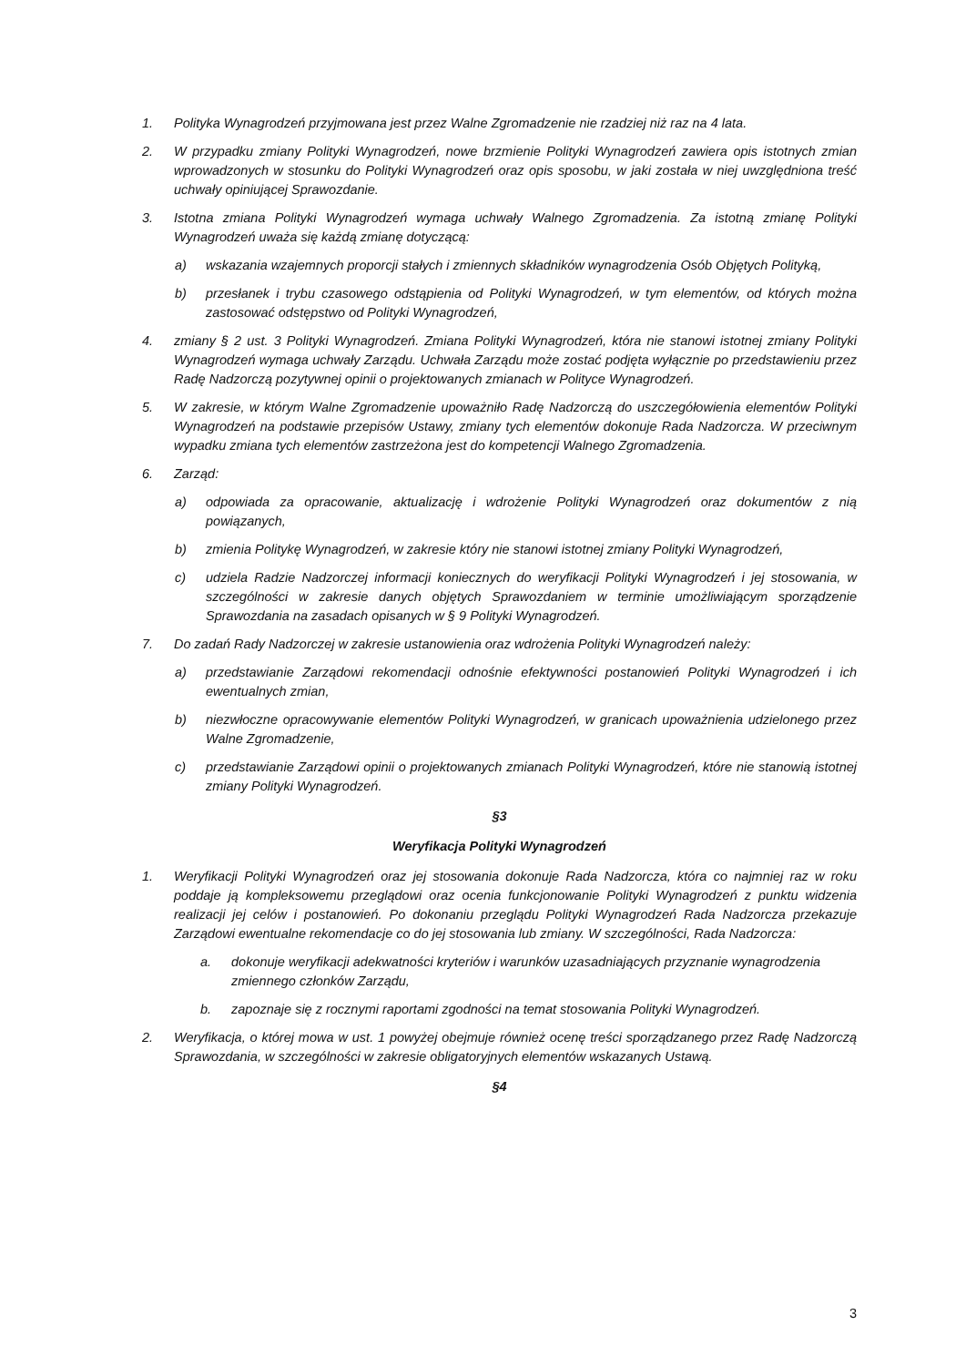1. Polityka Wynagrodzeń przyjmowana jest przez Walne Zgromadzenie nie rzadziej niż raz na 4 lata.
2. W przypadku zmiany Polityki Wynagrodzeń, nowe brzmienie Polityki Wynagrodzeń zawiera opis istotnych zmian wprowadzonych w stosunku do Polityki Wynagrodzeń oraz opis sposobu, w jaki została w niej uwzględniona treść uchwały opiniującej Sprawozdanie.
3. Istotna zmiana Polityki Wynagrodzeń wymaga uchwały Walnego Zgromadzenia. Za istotną zmianę Polityki Wynagrodzeń uważa się każdą zmianę dotyczącą:
a) wskazania wzajemnych proporcji stałych i zmiennych składników wynagrodzenia Osób Objętych Polityką,
b) przesłanek i trybu czasowego odstąpienia od Polityki Wynagrodzeń, w tym elementów, od których można zastosować odstępstwo od Polityki Wynagrodzeń,
4. zmiany § 2 ust. 3 Polityki Wynagrodzeń. Zmiana Polityki Wynagrodzeń, która nie stanowi istotnej zmiany Polityki Wynagrodzeń wymaga uchwały Zarządu. Uchwała Zarządu może zostać podjęta wyłącznie po przedstawieniu przez Radę Nadzorczą pozytywnej opinii o projektowanych zmianach w Polityce Wynagrodzeń.
5. W zakresie, w którym Walne Zgromadzenie upoważniło Radę Nadzorczą do uszczegółowienia elementów Polityki Wynagrodzeń na podstawie przepisów Ustawy, zmiany tych elementów dokonuje Rada Nadzorcza. W przeciwnym wypadku zmiana tych elementów zastrzeżona jest do kompetencji Walnego Zgromadzenia.
6. Zarząd:
a) odpowiada za opracowanie, aktualizację i wdrożenie Polityki Wynagrodzeń oraz dokumentów z nią powiązanych,
b) zmienia Politykę Wynagrodzeń, w zakresie który nie stanowi istotnej zmiany Polityki Wynagrodzeń,
c) udziela Radzie Nadzorczej informacji koniecznych do weryfikacji Polityki Wynagrodzeń i jej stosowania, w szczególności w zakresie danych objętych Sprawozdaniem w terminie umożliwiającym sporządzenie Sprawozdania na zasadach opisanych w § 9 Polityki Wynagrodzeń.
7. Do zadań Rady Nadzorczej w zakresie ustanowienia oraz wdrożenia Polityki Wynagrodzeń należy:
a) przedstawianie Zarządowi rekomendacji odnośnie efektywności postanowień Polityki Wynagrodzeń i ich ewentualnych zmian,
b) niezwłoczne opracowywanie elementów Polityki Wynagrodzeń, w granicach upoważnienia udzielonego przez Walne Zgromadzenie,
c) przedstawianie Zarządowi opinii o projektowanych zmianach Polityki Wynagrodzeń, które nie stanowią istotnej zmiany Polityki Wynagrodzeń.
§3
Weryfikacja Polityki Wynagrodzeń
1. Weryfikacji Polityki Wynagrodzeń oraz jej stosowania dokonuje Rada Nadzorcza, która co najmniej raz w roku poddaje ją kompleksowemu przeglądowi oraz ocenia funkcjonowanie Polityki Wynagrodzeń z punktu widzenia realizacji jej celów i postanowień. Po dokonaniu przeglądu Polityki Wynagrodzeń Rada Nadzorcza przekazuje Zarządowi ewentualne rekomendacje co do jej stosowania lub zmiany. W szczególności, Rada Nadzorcza:
a. dokonuje weryfikacji adekwatności kryteriów i warunków uzasadniających przyznanie wynagrodzenia zmiennego członków Zarządu,
b. zapoznaje się z rocznymi raportami zgodności na temat stosowania Polityki Wynagrodzeń.
2. Weryfikacja, o której mowa w ust. 1 powyżej obejmuje również ocenę treści sporządzanego przez Radę Nadzorczą Sprawozdania, w szczególności w zakresie obligatoryjnych elementów wskazanych Ustawą.
§4
3